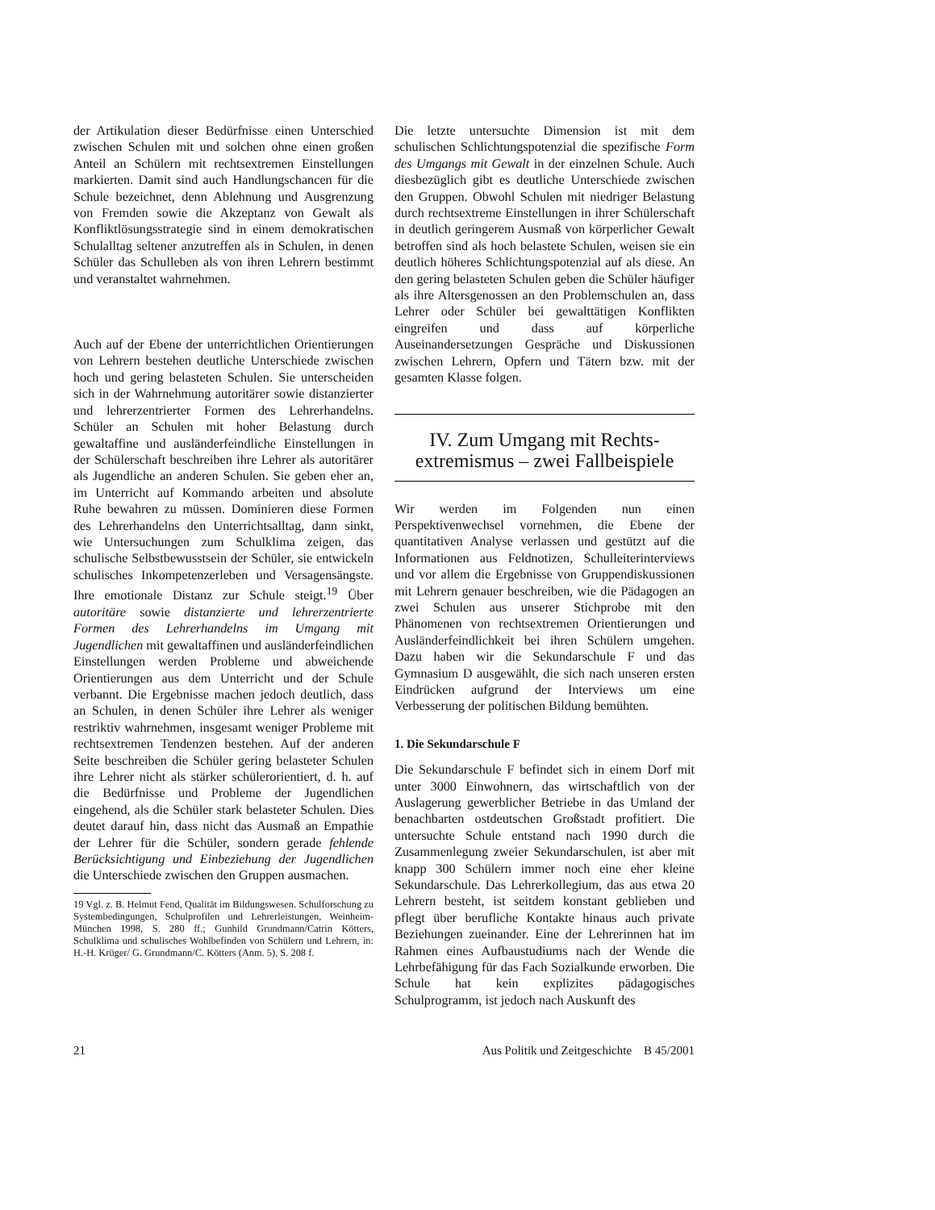der Artikulation dieser Bedürfnisse einen Unterschied zwischen Schulen mit und solchen ohne einen großen Anteil an Schülern mit rechtsextremen Einstellungen markierten. Damit sind auch Handlungschancen für die Schule bezeichnet, denn Ablehnung und Ausgrenzung von Fremden sowie die Akzeptanz von Gewalt als Konfliktlösungsstrategie sind in einem demokratischen Schulalltag seltener anzutreffen als in Schulen, in denen Schüler das Schulleben als von ihren Lehrern bestimmt und veranstaltet wahrnehmen.
Auch auf der Ebene der unterrichtlichen Orientierungen von Lehrern bestehen deutliche Unterschiede zwischen hoch und gering belasteten Schulen. Sie unterscheiden sich in der Wahrnehmung autoritärer sowie distanzierter und lehrerzentrierter Formen des Lehrerhandelns. Schüler an Schulen mit hoher Belastung durch gewaltaffine und ausländerfeindliche Einstellungen in der Schülerschaft beschreiben ihre Lehrer als autoritärer als Jugendliche an anderen Schulen. Sie geben eher an, im Unterricht auf Kommando arbeiten und absolute Ruhe bewahren zu müssen. Dominieren diese Formen des Lehrerhandelns den Unterrichtsalltag, dann sinkt, wie Untersuchungen zum Schulklima zeigen, das schulische Selbstbewusstsein der Schüler, sie entwickeln schulisches Inkompetenzerleben und Versagensängste. Ihre emotionale Distanz zur Schule steigt.<sup>19</sup> Über autoritäre sowie distanzierte und lehrerzentrierte Formen des Lehrerhandelns im Umgang mit Jugendlichen mit gewaltaffinen und ausländerfeindlichen Einstellungen werden Probleme und abweichende Orientierungen aus dem Unterricht und der Schule verbannt. Die Ergebnisse machen jedoch deutlich, dass an Schulen, in denen Schüler ihre Lehrer als weniger restriktiv wahrnehmen, insgesamt weniger Probleme mit rechtsextremen Tendenzen bestehen. Auf der anderen Seite beschreiben die Schüler gering belasteter Schulen ihre Lehrer nicht als stärker schülerorientiert, d. h. auf die Bedürfnisse und Probleme der Jugendlichen eingehend, als die Schüler stark belasteter Schulen. Dies deutet darauf hin, dass nicht das Ausmaß an Empathie der Lehrer für die Schüler, sondern gerade fehlende Berücksichtigung und Einbeziehung der Jugendlichen die Unterschiede zwischen den Gruppen ausmachen.
19 Vgl. z. B. Helmut Fend, Qualität im Bildungswesen. Schulforschung zu Systembedingungen, Schulprofilen und Lehrerleistungen, Weinheim-München 1998, S. 280 ff.; Gunhild Grundmann/Catrin Kötters, Schulklima und schulisches Wohlbefinden von Schülern und Lehrern, in: H.-H. Krüger/ G. Grundmann/C. Kötters (Anm. 5), S. 208 f.
Die letzte untersuchte Dimension ist mit dem schulischen Schlichtungspotenzial die spezifische Form des Umgangs mit Gewalt in der einzelnen Schule. Auch diesbezüglich gibt es deutliche Unterschiede zwischen den Gruppen. Obwohl Schulen mit niedriger Belastung durch rechtsextreme Einstellungen in ihrer Schülerschaft in deutlich geringerem Ausmaß von körperlicher Gewalt betroffen sind als hoch belastete Schulen, weisen sie ein deutlich höheres Schlichtungspotenzial auf als diese. An den gering belasteten Schulen geben die Schüler häufiger als ihre Altersgenossen an den Problemschulen an, dass Lehrer oder Schüler bei gewalttätigen Konflikten eingreifen und dass auf körperliche Auseinandersetzungen Gespräche und Diskussionen zwischen Lehrern, Opfern und Tätern bzw. mit der gesamten Klasse folgen.
IV. Zum Umgang mit Rechts-
extremismus – zwei Fallbeispiele
Wir werden im Folgenden nun einen Perspektivenwechsel vornehmen, die Ebene der quantitativen Analyse verlassen und gestützt auf die Informationen aus Feldnotizen, Schulleiterinterviews und vor allem die Ergebnisse von Gruppendiskussionen mit Lehrern genauer beschreiben, wie die Pädagogen an zwei Schulen aus unserer Stichprobe mit den Phänomenen von rechtsextremen Orientierungen und Ausländerfeindlichkeit bei ihren Schülern umgehen. Dazu haben wir die Sekundarschule F und das Gymnasium D ausgewählt, die sich nach unseren ersten Eindrücken aufgrund der Interviews um eine Verbesserung der politischen Bildung bemühten.
1. Die Sekundarschule F
Die Sekundarschule F befindet sich in einem Dorf mit unter 3000 Einwohnern, das wirtschaftlich von der Auslagerung gewerblicher Betriebe in das Umland der benachbarten ostdeutschen Großstadt profitiert. Die untersuchte Schule entstand nach 1990 durch die Zusammenlegung zweier Sekundarschulen, ist aber mit knapp 300 Schülern immer noch eine eher kleine Sekundarschule. Das Lehrerkollegium, das aus etwa 20 Lehrern besteht, ist seitdem konstant geblieben und pflegt über berufliche Kontakte hinaus auch private Beziehungen zueinander. Eine der Lehrerinnen hat im Rahmen eines Aufbaustudiums nach der Wende die Lehrbefähigung für das Fach Sozialkunde erworben. Die Schule hat kein explizites pädagogisches Schulprogramm, ist jedoch nach Auskunft des
21 Aus Politik und Zeitgeschichte B 45/2001